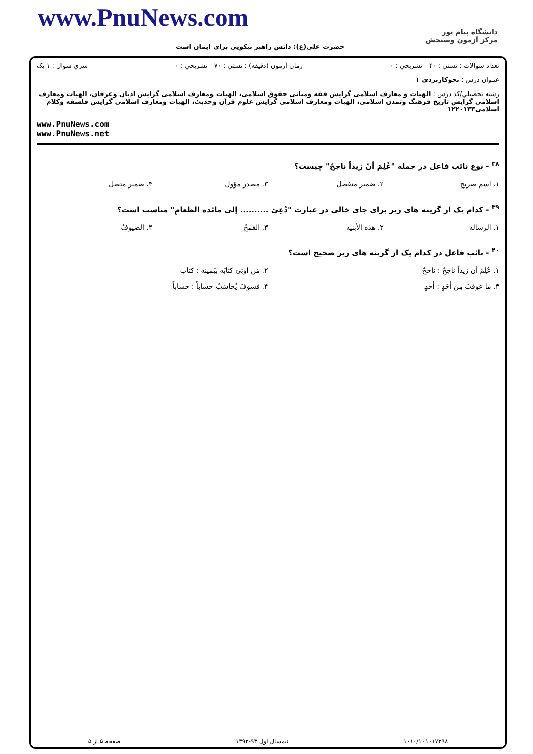www.PnuNews.com
دانشگاه پیام نور
مرکز آزمون وسنجش
حضرت علی(ع): دانش راهبر نیکویی برای ایمان است
تعداد سوالات : تستي : ۴۰ تشريحي : ۰ زمان آزمون (دقيقه) : تستي : ۷۰ تشريحي : ۰ سري سوال : ۱ يک
عنـوان درس : نحوکاربردی ۱
رشته تحصيلي/کد درس : الهیات و معارف اسلامی گرایش فقه ومبانی حقوق اسلامی، الهیات ومعارف اسلامی گرایش ادیان وعرفان، الهیات ومعارف اسلامی گرایش تاریخ فرهنگ وتمدن اسلامی، الهیات ومعارف اسلامی گرایش علوم قرآن وحدیث، الهیات ومعارف اسلامی گرایش فلسفه وکلام اسلامی۱۲۲۰۱۳۳
www.PnuNews.com
www.PnuNews.net
<sup>۳۸</sup> - نوع نائب فاعل در جمله "عُلِمَ أنّ زیداً ناجحٌ" چیست؟
۱. اسم صریح ۲. ضمیر منفصل ۳. مصدر مؤول ۴. ضمیر متصل
<sup>۳۹</sup> - کدام یک از گزینه های زیر برای جای خالی در عبارت "دُعِیَ .......... إلی مائده الطعامِ" مناسب است؟
۱. الرساله ۲. هذه الأبنیه ۳. القمحُ ۴. الضیوفُ
<sup>۴۰</sup> - نائب فاعل در کدام یک از گزینه های زیر صحیح است؟
۱. عُلِمَ أن زیداً ناجحٌ : ناجحٌ ۲. مَن اوتِیَ کتابَه بیَمینه : کتاب
۳. ما عوقبَ مِن أحَدٍ : أحدٍ ۴. فسوفَ یُحاسَبُ حساباً : حساباً
۱۰۱۰/۱۰۱۰۱۷۳۹۸ نیمسال اول ۹۳-۱۳۹۲ صفحه ۵ از ۵